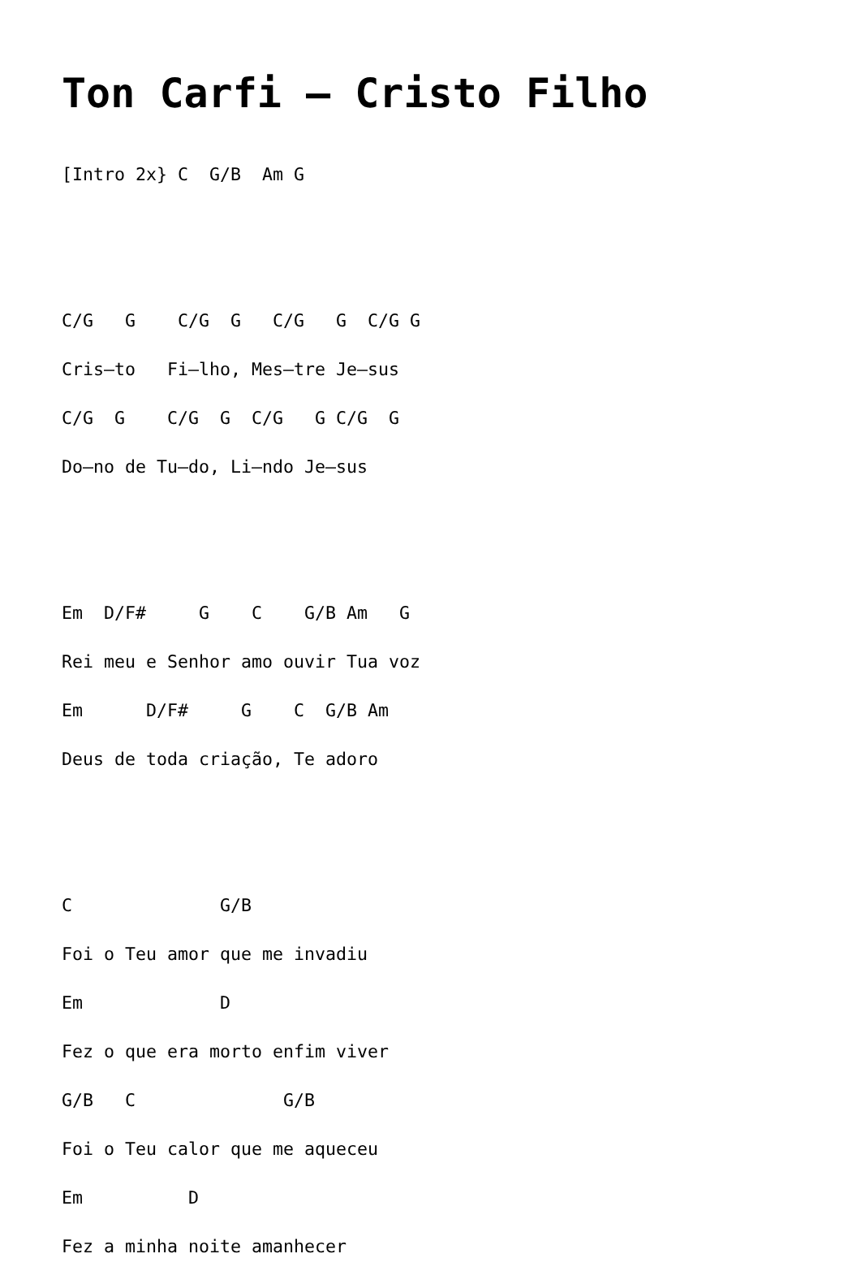Ton Carfi – Cristo Filho
[Intro 2x} C  G/B  Am G


C/G   G    C/G  G   C/G   G  C/G G
Cris–to   Fi–lho, Mes–tre Je–sus
C/G  G    C/G  G  C/G   G C/G  G
Do–no de Tu–do, Li–ndo Je–sus


Em  D/F#     G    C    G/B Am   G
Rei meu e Senhor amo ouvir Tua voz
Em      D/F#     G    C  G/B Am
Deus de toda criação, Te adoro


C              G/B
Foi o Teu amor que me invadiu
Em             D
Fez o que era morto enfim viver
G/B   C              G/B
Foi o Teu calor que me aqueceu
Em          D
Fez a minha noite amanhecer